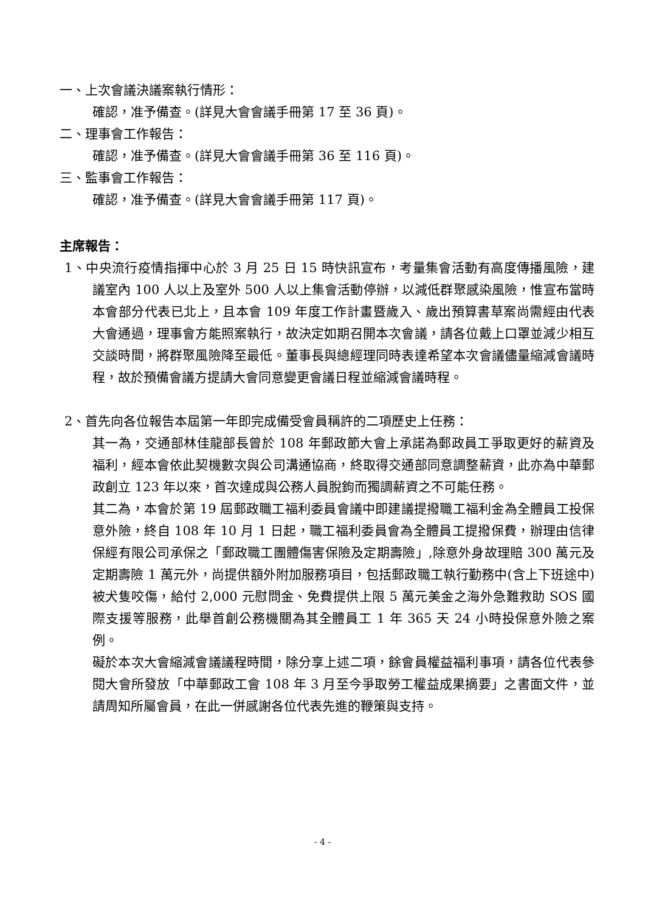一、上次會議決議案執行情形：
確認，准予備查。(詳見大會會議手冊第 17 至 36 頁)。
二、理事會工作報告：
確認，准予備查。(詳見大會會議手冊第 36 至 116 頁)。
三、監事會工作報告：
確認，准予備查。(詳見大會會議手冊第 117 頁)。
主席報告：
1、中央流行疫情指揮中心於 3 月 25 日 15 時快訊宣布，考量集會活動有高度傳播風險，建議室內 100 人以上及室外 500 人以上集會活動停辦，以減低群聚感染風險，惟宣布當時本會部分代表已北上，且本會 109 年度工作計畫暨歲入、歲出預算書草案尚需經由代表大會通過，理事會方能照案執行，故決定如期召開本次會議，請各位戴上口罩並減少相互交談時間，將群聚風險降至最低。董事長與總經理同時表達希望本次會議儘量縮減會議時程，故於預備會議方提請大會同意變更會議日程並縮減會議時程。
2、首先向各位報告本屆第一年即完成備受會員稱許的二項歷史上任務：
其一為，交通部林佳龍部長曾於 108 年郵政節大會上承諾為郵政員工爭取更好的薪資及福利，經本會依此契機數次與公司溝通協商，終取得交通部同意調整薪資，此亦為中華郵政創立 123 年以來，首次達成與公務人員脫鉤而獨調薪資之不可能任務。
其二為，本會於第 19 屆郵政職工福利委員會議中即建議提撥職工福利金為全體員工投保意外險，終自 108 年 10 月 1 日起，職工福利委員會為全體員工提撥保費，辦理由信律保經有限公司承保之「郵政職工團體傷害保險及定期壽險」,除意外身故理賠 300 萬元及定期壽險 1 萬元外，尚提供額外附加服務項目，包括郵政職工執行勤務中(含上下班途中)被犬隻咬傷，給付 2,000 元慰問金、免費提供上限 5 萬元美金之海外急難救助 SOS 國際支援等服務，此舉首創公務機關為其全體員工 1 年 365 天 24 小時投保意外險之案例。
礙於本次大會縮減會議議程時間，除分享上述二項，餘會員權益福利事項，請各位代表參閱大會所發放「中華郵政工會 108 年 3 月至今爭取勞工權益成果摘要」之書面文件，並請周知所屬會員，在此一併感謝各位代表先進的鞭策與支持。
- 4 -